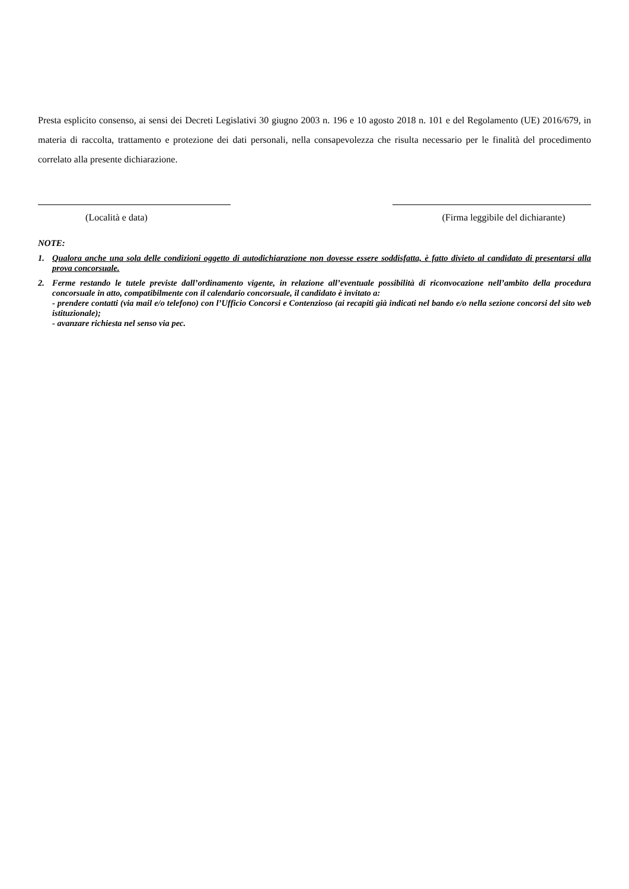Presta esplicito consenso, ai sensi dei Decreti Legislativi 30 giugno 2003 n. 196 e 10 agosto 2018 n. 101 e del Regolamento (UE) 2016/679, in materia di raccolta, trattamento e protezione dei dati personali, nella consapevolezza che risulta necessario per le finalità del procedimento correlato alla presente dichiarazione.
(Località e data) (Firma leggibile del dichiarante)
NOTE:
1. Qualora anche una sola delle condizioni oggetto di autodichiarazione non dovesse essere soddisfatta, è fatto divieto al candidato di presentarsi alla prova concorsuale.
2. Ferme restando le tutele previste dall’ordinamento vigente, in relazione all’eventuale possibilità di riconvocazione nell’ambito della procedura concorsuale in atto, compatibilmente con il calendario concorsuale, il candidato è invitato a:
- prendere contatti (via mail e/o telefono) con l’Ufficio Concorsi e Contenzioso (ai recapiti già indicati nel bando e/o nella sezione concorsi del sito web istituzionale);
- avanzare richiesta nel senso via pec.